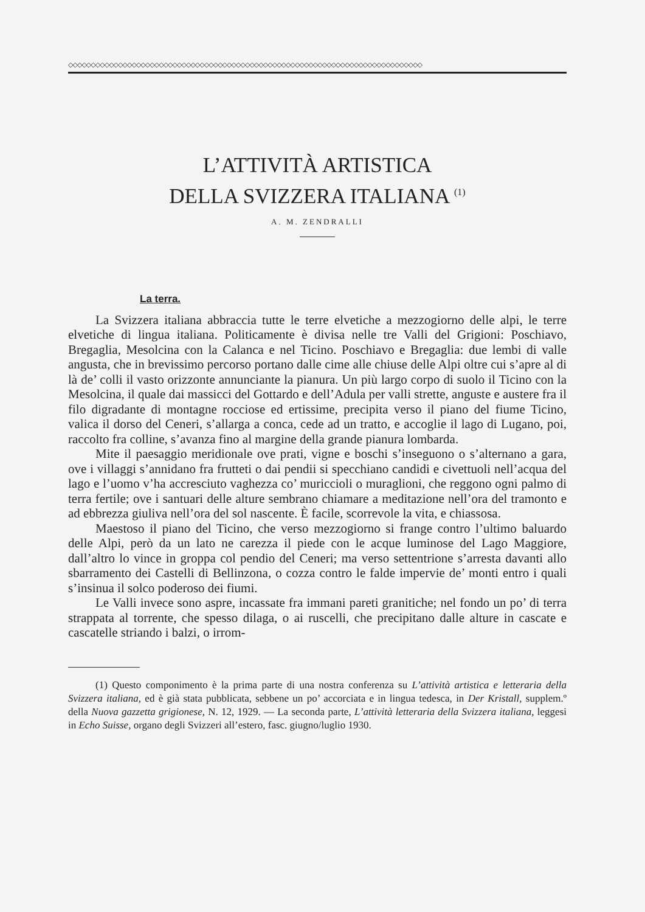◇◇◇◇◇◇◇◇◇◇◇◇◇◇◇◇◇◇◇◇◇◇◇◇◇◇◇◇◇◇◇◇◇◇◇◇◇◇◇◇◇◇◇◇◇◇◇◇◇◇◇◇◇◇◇◇◇◇◇◇◇◇◇◇◇◇◇◇◇◇◇◇◇◇◇◇◇◇
L’ATTIVITÀ ARTISTICA
DELLA SVIZZERA ITALIANA <sup>(1)</sup>
A. M. ZENDRALLI
La terra.
La Svizzera italiana abbraccia tutte le terre elvetiche a mezzogiorno delle alpi, le terre elvetiche di lingua italiana. Politicamente è divisa nelle tre Valli del Grigioni: Poschiavo, Bregaglia, Mesolcina con la Calanca e nel Ticino. Poschiavo e Bregaglia: due lembi di valle angusta, che in brevissimo percorso portano dalle cime alle chiuse delle Alpi oltre cui s’apre al di là de’ colli il vasto orizzonte annunciante la pianura. Un più largo corpo di suolo il Ticino con la Mesolcina, il quale dai massicci del Gottardo e dell’Adula per valli strette, anguste e austere fra il filo digradante di montagne rocciose ed ertissime, precipita verso il piano del fiume Ticino, valica il dorso del Ceneri, s’allarga a conca, cede ad un tratto, e accoglie il lago di Lugano, poi, raccolto fra colline, s’avanza fino al margine della grande pianura lombarda.
Mite il paesaggio meridionale ove prati, vigne e boschi s’inseguono o s’alternano a gara, ove i villaggi s’annidano fra frutteti o dai pendii si specchiano candidi e civettuoli nell’acqua del lago e l’uomo v’ha accresciuto vaghezza co’ muriccioli o muraglioni, che reggono ogni palmo di terra fertile; ove i santuari delle alture sembrano chiamare a meditazione nell’ora del tramonto e ad ebbrezza giuliva nell’ora del sol nascente. È facile, scorrevole la vita, e chiassosa.
Maestoso il piano del Ticino, che verso mezzogiorno si frange contro l’ultimo baluardo delle Alpi, però da un lato ne carezza il piede con le acque luminose del Lago Maggiore, dall’altro lo vince in groppa col pendio del Ceneri; ma verso settentrione s’arresta davanti allo sbarramento dei Castelli di Bellinzona, o cozza contro le falde impervie de’ monti entro i quali s’insinua il solco poderoso dei fiumi.
Le Valli invece sono aspre, incassate fra immani pareti granitiche; nel fondo un po’ di terra strappata al torrente, che spesso dilaga, o ai ruscelli, che precipitano dalle alture in cascate e cascatelle striando i balzi, o irrom-
(1) Questo componimento è la prima parte di una nostra conferenza su L’attività artistica e letteraria della Svizzera italiana, ed è già stata pubblicata, sebbene un po’ accorciata e in lingua tedesca, in Der Kristall, supplem.º della Nuova gazzetta grigionese, N. 12, 1929. — La seconda parte, L’attività letteraria della Svizzera italiana, leggesi in Echo Suisse, organo degli Svizzeri all’estero, fasc. giugno/luglio 1930.